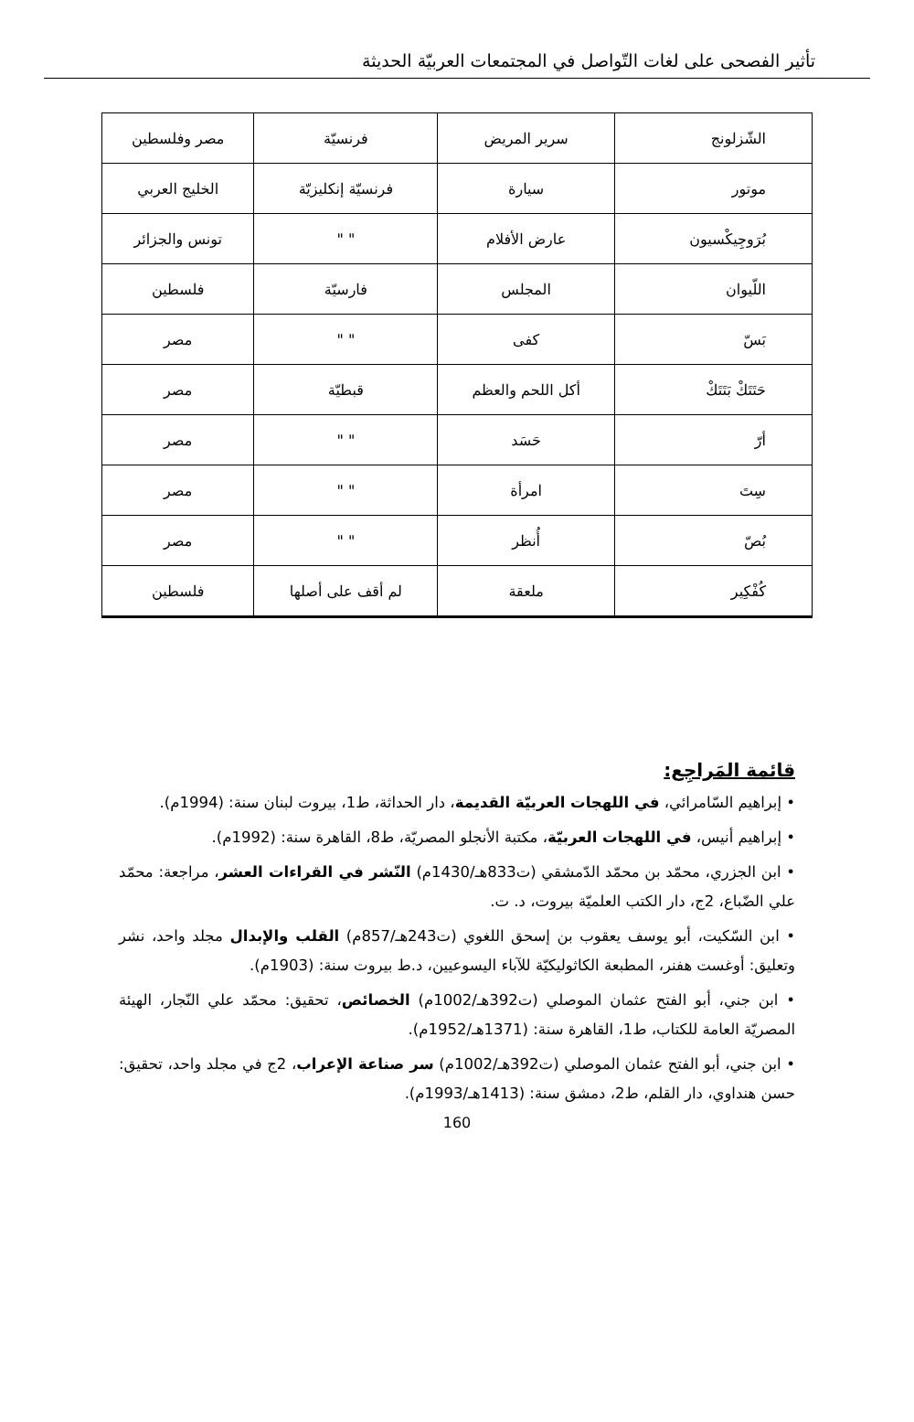تأثير الفصحى على لغات التّواصل في المجتمعات العربيّة الحديثة
| الشّزلونج | سرير المريض | فرنسيّة | مصر وفلسطين |
| موتور | سيارة | فرنسيّة إنكليزيّة | الخليج العربي |
| بُرَوجِيكْسيون | عارض الأفلام | " " | تونس والجزائر |
| اللّيوان | المجلس | فارسيّة | فلسطين |
| بَسّ | كفى | " " | مصر |
| حَتَتَكْ بَتَتَكْ | أكل اللحم والعظم | قبطيّة | مصر |
| أرّ | حَسَد | " " | مصر |
| سِتَ | امرأة | " " | مصر |
| بُصّ | أُنظر | " " | مصر |
| كُفْكِير | ملعقة | لم أقف على أصلها | فلسطين |
قائمة المَراجِع:
• إبراهيم السّامرائي، في اللهجات العربيّة القديمة، دار الحداثة، ط1، بيروت لبنان سنة: (1994م).
• إبراهيم أنيس، في اللهجات العربيّة، مكتبة الأنجلو المصريّة، ط8، القاهرة سنة: (1992م).
• ابن الجزري، محمّد بن محمّد الدّمشقي (ت833هـ/1430م) النّشر في القراءات العشر، مراجعة: محمّد علي الضّباع، 2ج، دار الكتب العلميّة بيروت، د. ت.
• ابن السّكيت، أبو يوسف يعقوب بن إسحق اللغوي (ت243هـ/857م) القلب والإبدال مجلد واحد، نشر وتعليق: أوغست هفنر، المطبعة الكاثوليكيّة للآباء اليسوعيين، د.ط بيروت سنة: (1903م).
• ابن جني، أبو الفتح عثمان الموصلي (ت392هـ/1002م) الخصائص، تحقيق: محمّد علي النّجار، الهيئة المصريّة العامة للكتاب، ط1، القاهرة سنة: (1371هـ/1952م).
• ابن جني، أبو الفتح عثمان الموصلي (ت392هـ/1002م) سر صناعة الإعراب، 2ج في مجلد واحد، تحقيق: حسن هنداوي، دار القلم، ط2، دمشق سنة: (1413هـ/1993م).
160